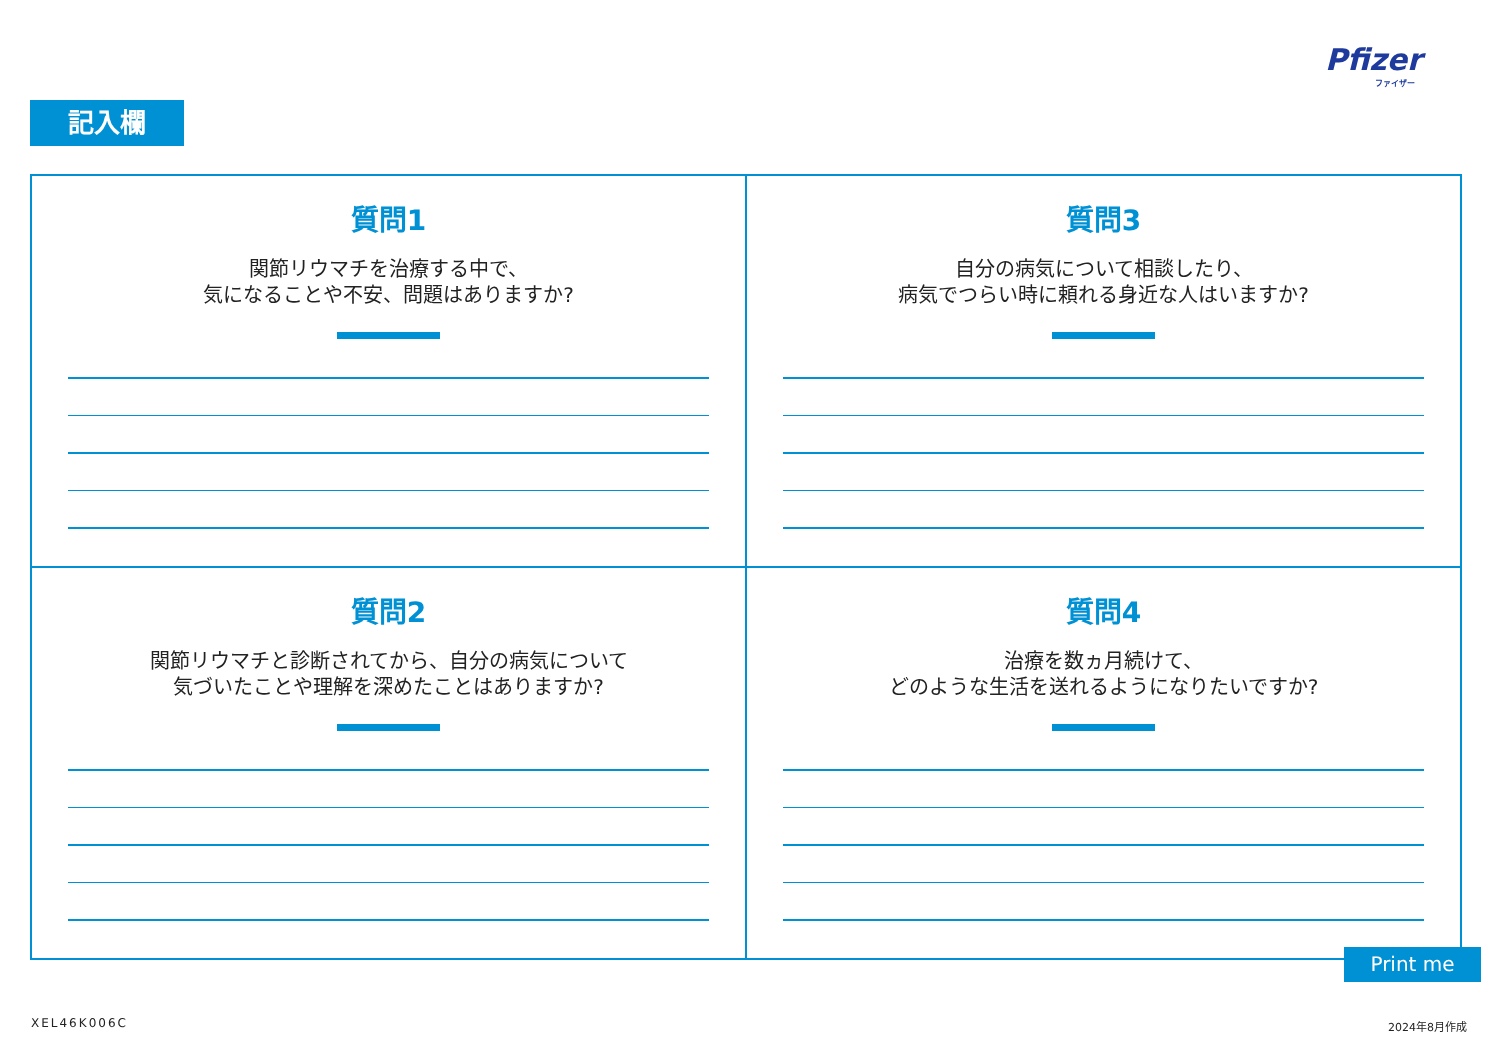Pfizer
ファイザー
記入欄
質問1
関節リウマチを治療する中で、
気になることや不安、問題はありますか?
質問3
自分の病気について相談したり、
病気でつらい時に頼れる身近な人はいますか?
質問2
関節リウマチと診断されてから、自分の病気について
気づいたことや理解を深めたことはありますか?
質問4
治療を数ヵ月続けて、
どのような生活を送れるようになりたいですか?
Print me
XEL46K006C 2024年8月作成